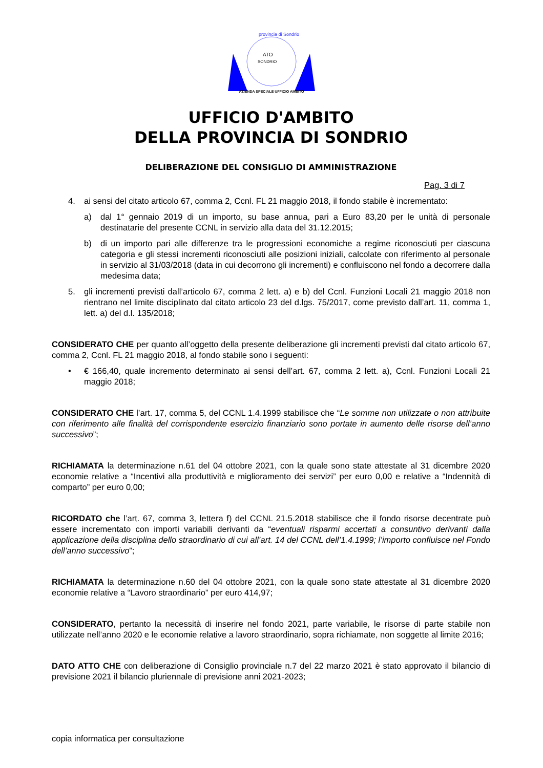provincia di Sondrio
ATO
SONDRIO
AZIENDA SPECIALE UFFICIO AMBITO
UFFICIO D'AMBITO
DELLA PROVINCIA DI SONDRIO
DELIBERAZIONE DEL CONSIGLIO DI AMMINISTRAZIONE
Pag. 3 di 7
4. ai sensi del citato articolo 67, comma 2, Ccnl. FL 21 maggio 2018, il fondo stabile è incrementato:
a) dal 1° gennaio 2019 di un importo, su base annua, pari a Euro 83,20 per le unità di personale destinatarie del presente CCNL in servizio alla data del 31.12.2015;
b) di un importo pari alle differenze tra le progressioni economiche a regime riconosciuti per ciascuna categoria e gli stessi incrementi riconosciuti alle posizioni iniziali, calcolate con riferimento al personale in servizio al 31/03/2018 (data in cui decorrono gli incrementi) e confluiscono nel fondo a decorrere dalla medesima data;
5. gli incrementi previsti dall’articolo 67, comma 2 lett. a) e b) del Ccnl. Funzioni Locali 21 maggio 2018 non rientrano nel limite disciplinato dal citato articolo 23 del d.lgs. 75/2017, come previsto dall’art. 11, comma 1, lett. a) del d.l. 135/2018;
CONSIDERATO CHE per quanto all’oggetto della presente deliberazione gli incrementi previsti dal citato articolo 67, comma 2, Ccnl. FL 21 maggio 2018, al fondo stabile sono i seguenti:
• € 166,40, quale incremento determinato ai sensi dell’art. 67, comma 2 lett. a), Ccnl. Funzioni Locali 21 maggio 2018;
CONSIDERATO CHE l’art. 17, comma 5, del CCNL 1.4.1999 stabilisce che “Le somme non utilizzate o non attribuite con riferimento alle finalità del corrispondente esercizio finanziario sono portate in aumento delle risorse dell’anno successivo”;
RICHIAMATA la determinazione n.61 del 04 ottobre 2021, con la quale sono state attestate al 31 dicembre 2020 economie relative a “Incentivi alla produttività e miglioramento dei servizi” per euro 0,00 e relative a “Indennità di comparto” per euro 0,00;
RICORDATO che l’art. 67, comma 3, lettera f) del CCNL 21.5.2018 stabilisce che il fondo risorse decentrate può essere incrementato con importi variabili derivanti da “eventuali risparmi accertati a consuntivo derivanti dalla applicazione della disciplina dello straordinario di cui all’art. 14 del CCNL dell’1.4.1999; l’importo confluisce nel Fondo dell’anno successivo”;
RICHIAMATA la determinazione n.60 del 04 ottobre 2021, con la quale sono state attestate al 31 dicembre 2020 economie relative a “Lavoro straordinario” per euro 414,97;
CONSIDERATO, pertanto la necessità di inserire nel fondo 2021, parte variabile, le risorse di parte stabile non utilizzate nell’anno 2020 e le economie relative a lavoro straordinario, sopra richiamate, non soggette al limite 2016;
DATO ATTO CHE con deliberazione di Consiglio provinciale n.7 del 22 marzo 2021 è stato approvato il bilancio di previsione 2021 il bilancio pluriennale di previsione anni 2021-2023;
copia informatica per consultazione